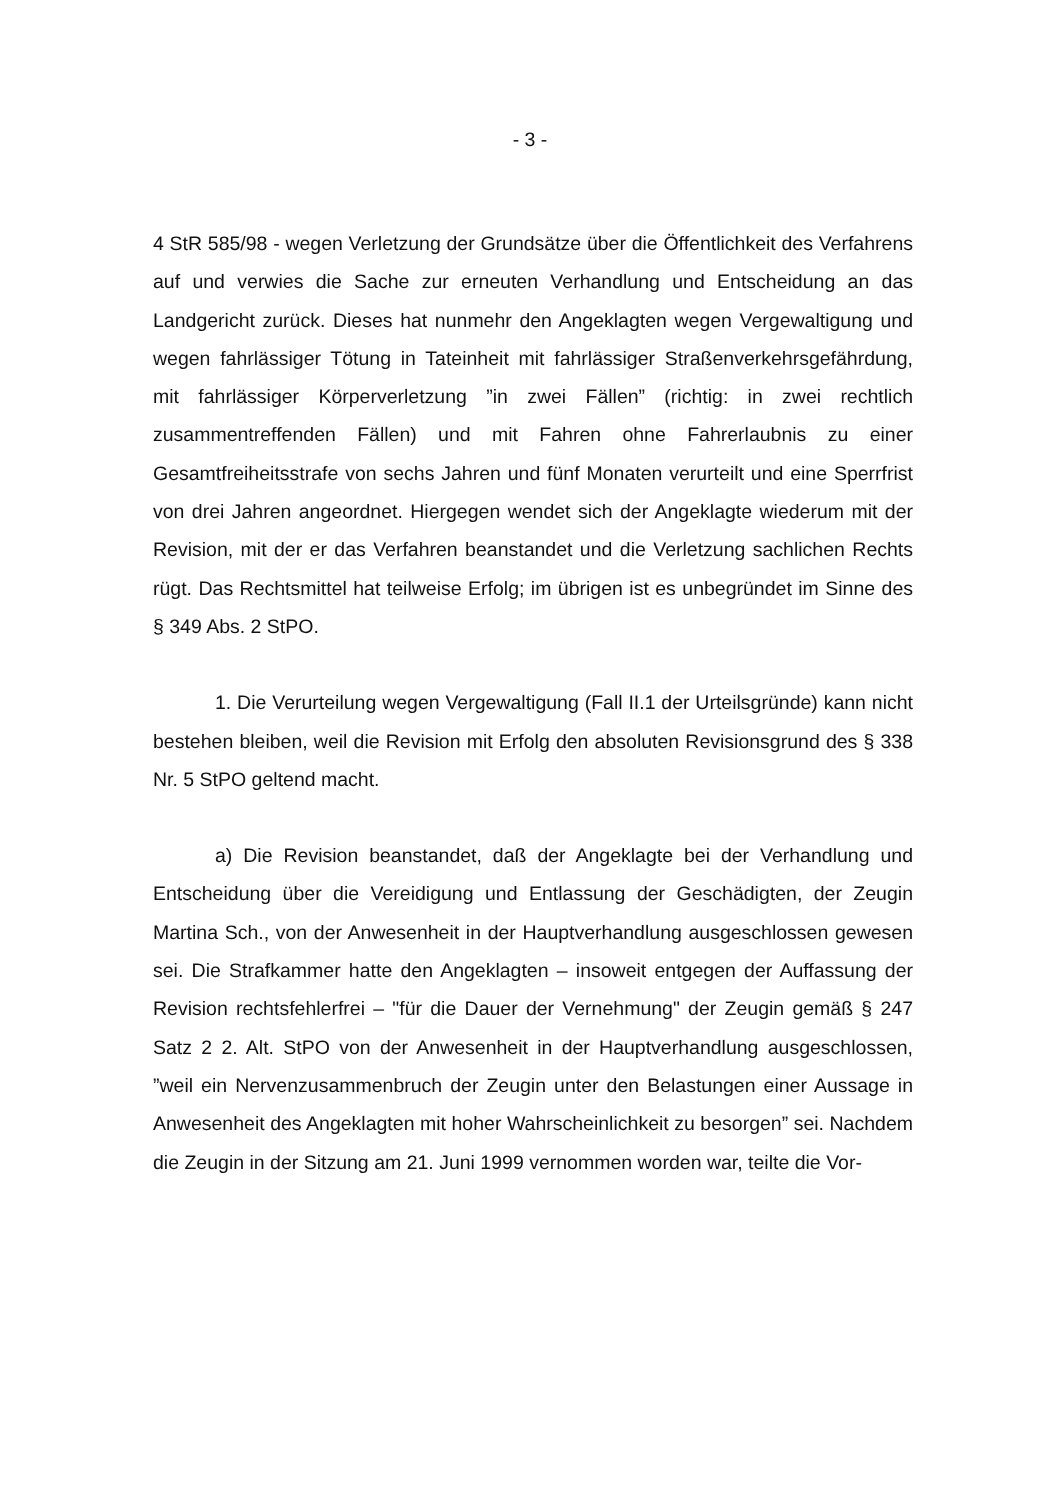- 3 -
4 StR 585/98 - wegen Verletzung der Grundsätze über die Öffentlichkeit des Verfahrens auf und verwies die Sache zur erneuten Verhandlung und Entscheidung an das Landgericht zurück. Dieses hat nunmehr den Angeklagten wegen Vergewaltigung und wegen fahrlässiger Tötung in Tateinheit mit fahrlässiger Straßenverkehrsgefährdung, mit fahrlässiger Körperverletzung ”in zwei Fällen” (richtig: in zwei rechtlich zusammentreffenden Fällen) und mit Fahren ohne Fahrerlaubnis zu einer Gesamtfreiheitsstrafe von sechs Jahren und fünf Monaten verurteilt und eine Sperrfrist von drei Jahren angeordnet. Hiergegen wendet sich der Angeklagte wiederum mit der Revision, mit der er das Verfahren beanstandet und die Verletzung sachlichen Rechts rügt. Das Rechtsmittel hat teilweise Erfolg; im übrigen ist es unbegründet im Sinne des § 349 Abs. 2 StPO.
1. Die Verurteilung wegen Vergewaltigung (Fall II.1 der Urteilsgründe) kann nicht bestehen bleiben, weil die Revision mit Erfolg den absoluten Revisionsgrund des § 338 Nr. 5 StPO geltend macht.
a) Die Revision beanstandet, daß der Angeklagte bei der Verhandlung und Entscheidung über die Vereidigung und Entlassung der Geschädigten, der Zeugin Martina Sch., von der Anwesenheit in der Hauptverhandlung ausgeschlossen gewesen sei. Die Strafkammer hatte den Angeklagten – insoweit entgegen der Auffassung der Revision rechtsfehlerfrei – "für die Dauer der Vernehmung" der Zeugin gemäß § 247 Satz 2 2. Alt. StPO von der Anwesenheit in der Hauptverhandlung ausgeschlossen, ”weil ein Nervenzusammenbruch der Zeugin unter den Belastungen einer Aussage in Anwesenheit des Angeklagten mit hoher Wahrscheinlichkeit zu besorgen” sei. Nachdem die Zeugin in der Sitzung am 21. Juni 1999 vernommen worden war, teilte die Vor-